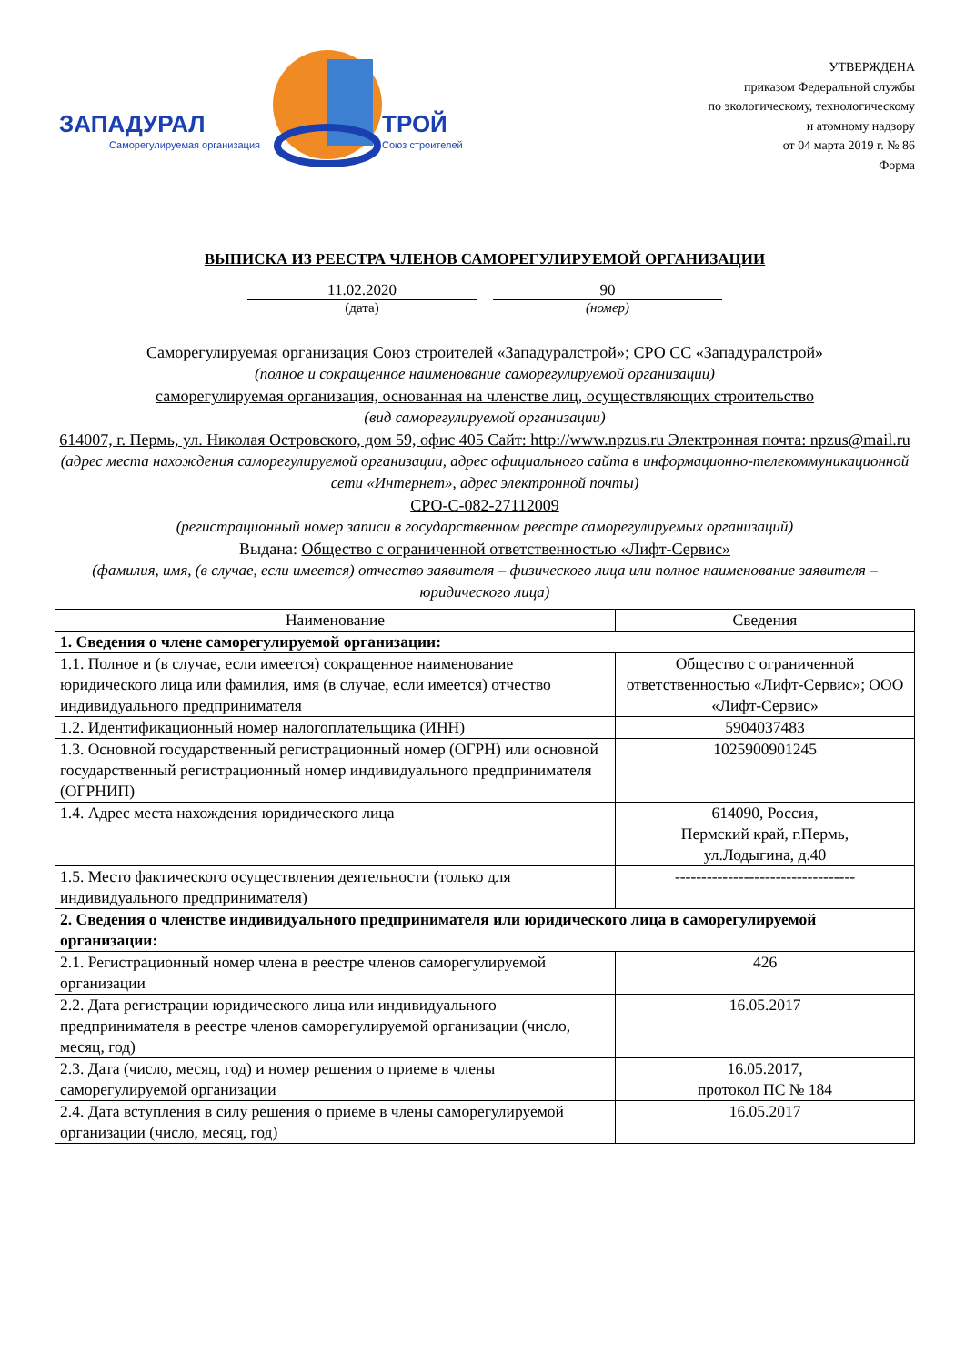ЗАПАДУРАЛ
ТРОЙ
Саморегулируемая организация
Союз строителей
УТВЕРЖДЕНА
приказом Федеральной службы
по экологическому, технологическому
и атомному надзору
от 04 марта 2019 г. № 86
Форма
ВЫПИСКА ИЗ РЕЕСТРА ЧЛЕНОВ САМОРЕГУЛИРУЕМОЙ ОРГАНИЗАЦИИ
11.02.2020
(дата)
90
(номер)
Саморегулируемая организация Союз строителей «Западуралстрой»; СРО СС «Западуралстрой»
(полное и сокращенное наименование саморегулируемой организации)
саморегулируемая организация, основанная на членстве лиц, осуществляющих строительство
(вид саморегулируемой организации)
614007, г. Пермь, ул. Николая Островского, дом 59, офис 405 Сайт: http://www.npzus.ru Электронная почта: npzus@mail.ru
(адрес места нахождения саморегулируемой организации, адрес официального сайта в информационно-телекоммуникационной сети «Интернет», адрес электронной почты)
СРО-С-082-27112009
(регистрационный номер записи в государственном реестре саморегулируемых организаций)
Выдана: Общество с ограниченной ответственностью «Лифт-Сервис»
(фамилия, имя, (в случае, если имеется) отчество заявителя – физического лица или полное наименование заявителя – юридического лица)
| Наименование | Сведения |
| --- | --- |
| 1. Сведения о члене саморегулируемой организации: | |
| 1.1. Полное и (в случае, если имеется) сокращенное наименование юридического лица или фамилия, имя (в случае, если имеется) отчество индивидуального предпринимателя | Общество с ограниченной ответственностью «Лифт-Сервис»; ООО «Лифт-Сервис» |
| 1.2. Идентификационный номер налогоплательщика (ИНН) | 5904037483 |
| 1.3. Основной государственный регистрационный номер (ОГРН) или основной государственный регистрационный номер индивидуального предпринимателя (ОГРНИП) | 1025900901245 |
| 1.4. Адрес места нахождения юридического лица | 614090, Россия, Пермский край, г.Пермь, ул.Лодыгина, д.40 |
| 1.5. Место фактического осуществления деятельности (только для индивидуального предпринимателя) | ---------------------------------- |
| 2. Сведения о членстве индивидуального предпринимателя или юридического лица в саморегулируемой организации: | |
| 2.1. Регистрационный номер члена в реестре членов саморегулируемой организации | 426 |
| 2.2. Дата регистрации юридического лица или индивидуального предпринимателя в реестре членов саморегулируемой организации (число, месяц, год) | 16.05.2017 |
| 2.3. Дата (число, месяц, год) и номер решения о приеме в члены саморегулируемой организации | 16.05.2017, протокол ПС № 184 |
| 2.4. Дата вступления в силу решения о приеме в члены саморегулируемой организации (число, месяц, год) | 16.05.2017 |